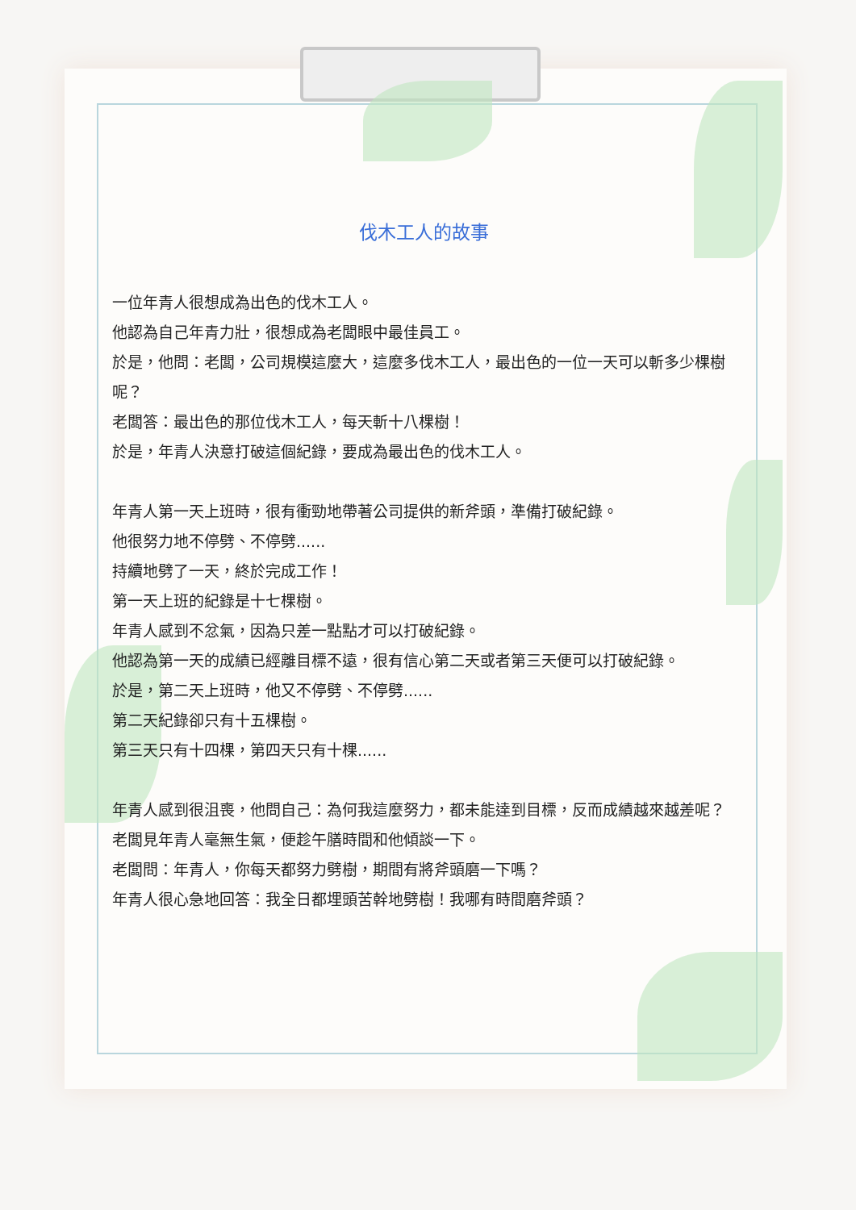伐木工人的故事
一位年青人很想成為出色的伐木工人。
他認為自己年青力壯，很想成為老闆眼中最佳員工。
於是，他問：老闆，公司規模這麼大，這麼多伐木工人，最出色的一位一天可以斬多少棵樹呢？
老闆答：最出色的那位伐木工人，每天斬十八棵樹！
於是，年青人決意打破這個紀錄，要成為最出色的伐木工人。
年青人第一天上班時，很有衝勁地帶著公司提供的新斧頭，準備打破紀錄。
他很努力地不停劈、不停劈......
持續地劈了一天，終於完成工作！
第一天上班的紀錄是十七棵樹。
年青人感到不忿氣，因為只差一點點才可以打破紀錄。
他認為第一天的成績已經離目標不遠，很有信心第二天或者第三天便可以打破紀錄。
於是，第二天上班時，他又不停劈、不停劈......
第二天紀錄卻只有十五棵樹。
第三天只有十四棵，第四天只有十棵......
年青人感到很沮喪，他問自己：為何我這麼努力，都未能達到目標，反而成績越來越差呢？
老闆見年青人毫無生氣，便趁午膳時間和他傾談一下。
老闆問：年青人，你每天都努力劈樹，期間有將斧頭磨一下嗎？
年青人很心急地回答：我全日都埋頭苦幹地劈樹！我哪有時間磨斧頭？